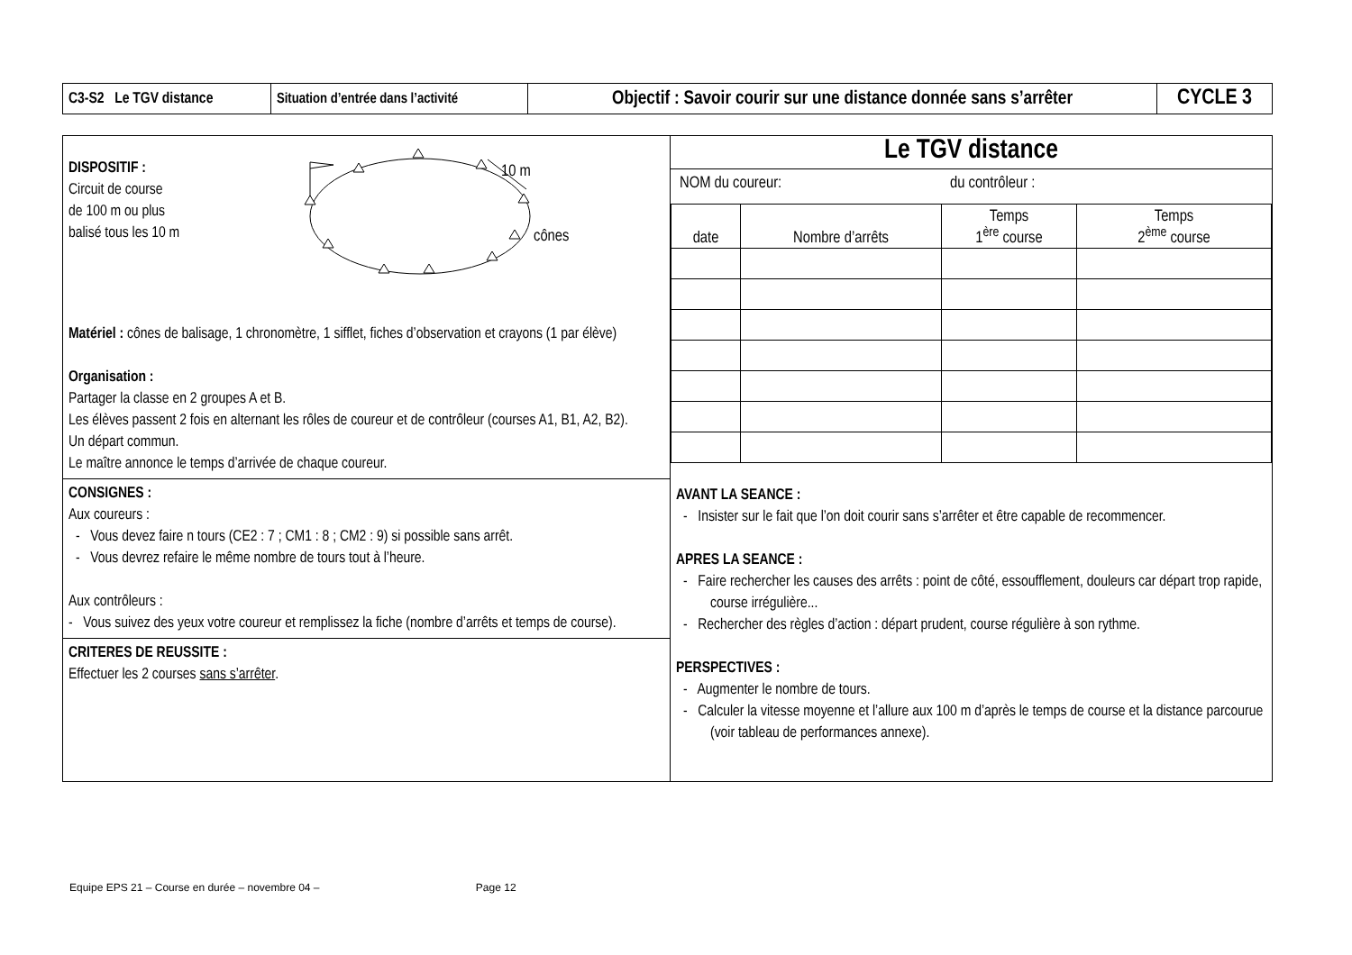| C3-S2 Le TGV distance | Situation d’entrée dans l’activité | Objectif : Savoir courir sur une distance donnée sans s’arrêter | CYCLE 3 |
DISPOSITIF :
Circuit de course
de 100 m ou plus
balisé tous les 10 m
10 m
cônes
Matériel : cônes de balisage, 1 chronomètre, 1 sifflet, fiches d’observation et crayons (1 par élève)
Organisation :
Partager la classe en 2 groupes A et B.
Les élèves passent 2 fois en alternant les rôles de coureur et de contrôleur (courses A1, B1, A2, B2).
Un départ commun.
Le maître annonce le temps d’arrivée de chaque coureur.
CONSIGNES :
Aux coureurs :
- Vous devez faire n tours (CE2 : 7 ; CM1 : 8 ; CM2 : 9) si possible sans arrêt.
- Vous devrez refaire le même nombre de tours tout à l’heure.
Aux contrôleurs :
- Vous suivez des yeux votre coureur et remplissez la fiche (nombre d’arrêts et temps de course).
CRITERES DE REUSSITE :
Effectuer les 2 courses sans s’arrêter.
Le TGV distance
NOM du coureur: du contrôleur :
| date | Nombre d’arrêts | Temps 1<sup>ère</sup> course | Temps 2<sup>ème</sup> course |
AVANT LA SEANCE :
- Insister sur le fait que l’on doit courir sans s’arrêter et être capable de recommencer.
APRES LA SEANCE :
- Faire rechercher les causes des arrêts : point de côté, essoufflement, douleurs car départ trop rapide, course irrégulière...
- Rechercher des règles d’action : départ prudent, course régulière à son rythme.
PERSPECTIVES :
- Augmenter le nombre de tours.
- Calculer la vitesse moyenne et l’allure aux 100 m d’après le temps de course et la distance parcourue (voir tableau de performances annexe).
Equipe EPS 21 – Course en durée – novembre 04 – Page 12